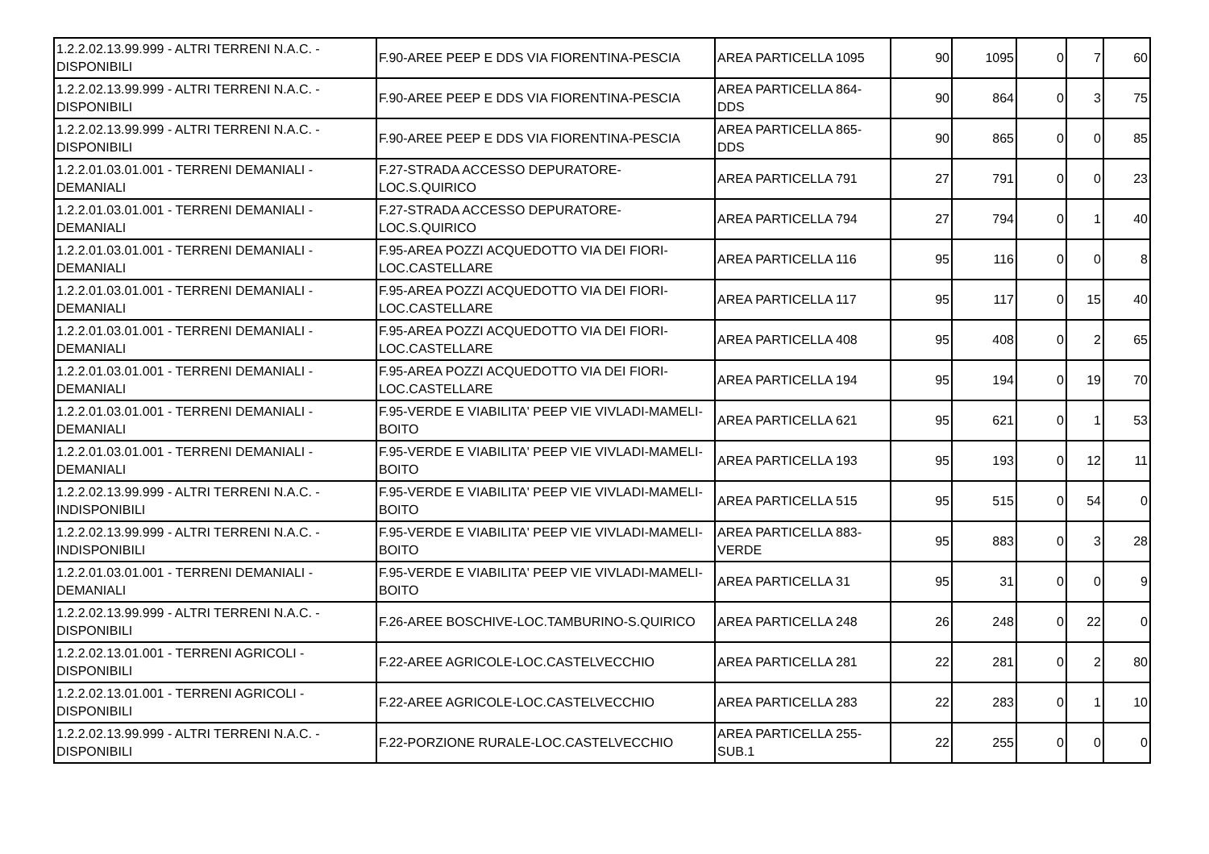| 1.2.2.02.13.99.999 - ALTRI TERRENI N.A.C. - DISPONIBILI | F.90-AREE PEEP E DDS VIA FIORENTINA-PESCIA | AREA PARTICELLA 1095 | 90 | 1095 | 0 | 7 | 60 |
| 1.2.2.02.13.99.999 - ALTRI TERRENI N.A.C. - DISPONIBILI | F.90-AREE PEEP E DDS VIA FIORENTINA-PESCIA | AREA PARTICELLA 864-DDS | 90 | 864 | 0 | 3 | 75 |
| 1.2.2.02.13.99.999 - ALTRI TERRENI N.A.C. - DISPONIBILI | F.90-AREE PEEP E DDS VIA FIORENTINA-PESCIA | AREA PARTICELLA 865-DDS | 90 | 865 | 0 | 0 | 85 |
| 1.2.2.01.03.01.001 - TERRENI DEMANIALI - DEMANIALI | F.27-STRADA ACCESSO DEPURATORE-LOC.S.QUIRICO | AREA PARTICELLA 791 | 27 | 791 | 0 | 0 | 23 |
| 1.2.2.01.03.01.001 - TERRENI DEMANIALI - DEMANIALI | F.27-STRADA ACCESSO DEPURATORE-LOC.S.QUIRICO | AREA PARTICELLA 794 | 27 | 794 | 0 | 1 | 40 |
| 1.2.2.01.03.01.001 - TERRENI DEMANIALI - DEMANIALI | F.95-AREA POZZI ACQUEDOTTO VIA DEI FIORI-LOC.CASTELLARE | AREA PARTICELLA 116 | 95 | 116 | 0 | 0 | 8 |
| 1.2.2.01.03.01.001 - TERRENI DEMANIALI - DEMANIALI | F.95-AREA POZZI ACQUEDOTTO VIA DEI FIORI-LOC.CASTELLARE | AREA PARTICELLA 117 | 95 | 117 | 0 | 15 | 40 |
| 1.2.2.01.03.01.001 - TERRENI DEMANIALI - DEMANIALI | F.95-AREA POZZI ACQUEDOTTO VIA DEI FIORI-LOC.CASTELLARE | AREA PARTICELLA 408 | 95 | 408 | 0 | 2 | 65 |
| 1.2.2.01.03.01.001 - TERRENI DEMANIALI - DEMANIALI | F.95-AREA POZZI ACQUEDOTTO VIA DEI FIORI-LOC.CASTELLARE | AREA PARTICELLA 194 | 95 | 194 | 0 | 19 | 70 |
| 1.2.2.01.03.01.001 - TERRENI DEMANIALI - DEMANIALI | F.95-VERDE E VIABILITA' PEEP VIE VIVLADI-MAMELI-BOITO | AREA PARTICELLA 621 | 95 | 621 | 0 | 1 | 53 |
| 1.2.2.01.03.01.001 - TERRENI DEMANIALI - DEMANIALI | F.95-VERDE E VIABILITA' PEEP VIE VIVLADI-MAMELI-BOITO | AREA PARTICELLA 193 | 95 | 193 | 0 | 12 | 11 |
| 1.2.2.02.13.99.999 - ALTRI TERRENI N.A.C. - INDISPONIBILI | F.95-VERDE E VIABILITA' PEEP VIE VIVLADI-MAMELI-BOITO | AREA PARTICELLA 515 | 95 | 515 | 0 | 54 | 0 |
| 1.2.2.02.13.99.999 - ALTRI TERRENI N.A.C. - INDISPONIBILI | F.95-VERDE E VIABILITA' PEEP VIE VIVLADI-MAMELI-BOITO | AREA PARTICELLA 883-VERDE | 95 | 883 | 0 | 3 | 28 |
| 1.2.2.01.03.01.001 - TERRENI DEMANIALI - DEMANIALI | F.95-VERDE E VIABILITA' PEEP VIE VIVLADI-MAMELI-BOITO | AREA PARTICELLA 31 | 95 | 31 | 0 | 0 | 9 |
| 1.2.2.02.13.99.999 - ALTRI TERRENI N.A.C. - DISPONIBILI | F.26-AREE BOSCHIVE-LOC.TAMBURINO-S.QUIRICO | AREA PARTICELLA 248 | 26 | 248 | 0 | 22 | 0 |
| 1.2.2.02.13.01.001 - TERRENI AGRICOLI - DISPONIBILI | F.22-AREE AGRICOLE-LOC.CASTELVECCHIO | AREA PARTICELLA 281 | 22 | 281 | 0 | 2 | 80 |
| 1.2.2.02.13.01.001 - TERRENI AGRICOLI - DISPONIBILI | F.22-AREE AGRICOLE-LOC.CASTELVECCHIO | AREA PARTICELLA 283 | 22 | 283 | 0 | 1 | 10 |
| 1.2.2.02.13.99.999 - ALTRI TERRENI N.A.C. - DISPONIBILI | F.22-PORZIONE RURALE-LOC.CASTELVECCHIO | AREA PARTICELLA 255-SUB.1 | 22 | 255 | 0 | 0 | 0 |